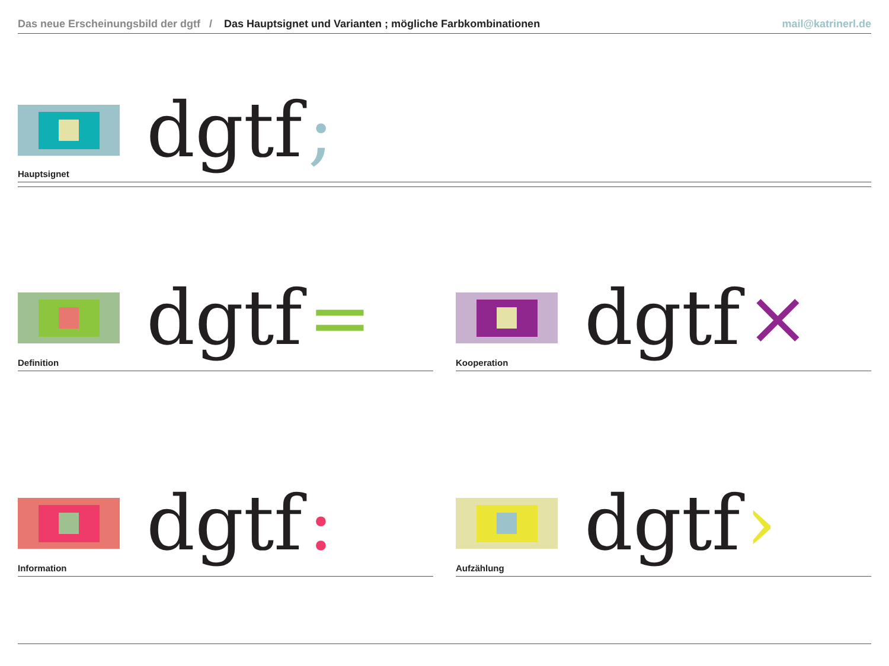Das neue Erscheinungsbild der dgtf / Das Hauptsignet und Varianten ; mögliche Farbkombinationen mail@katrinerl.de
dgtf;
Hauptsignet
dgtf =
Definition
dgtf ×
Kooperation
dgtf:
Information
dgtf ›
Aufzählung